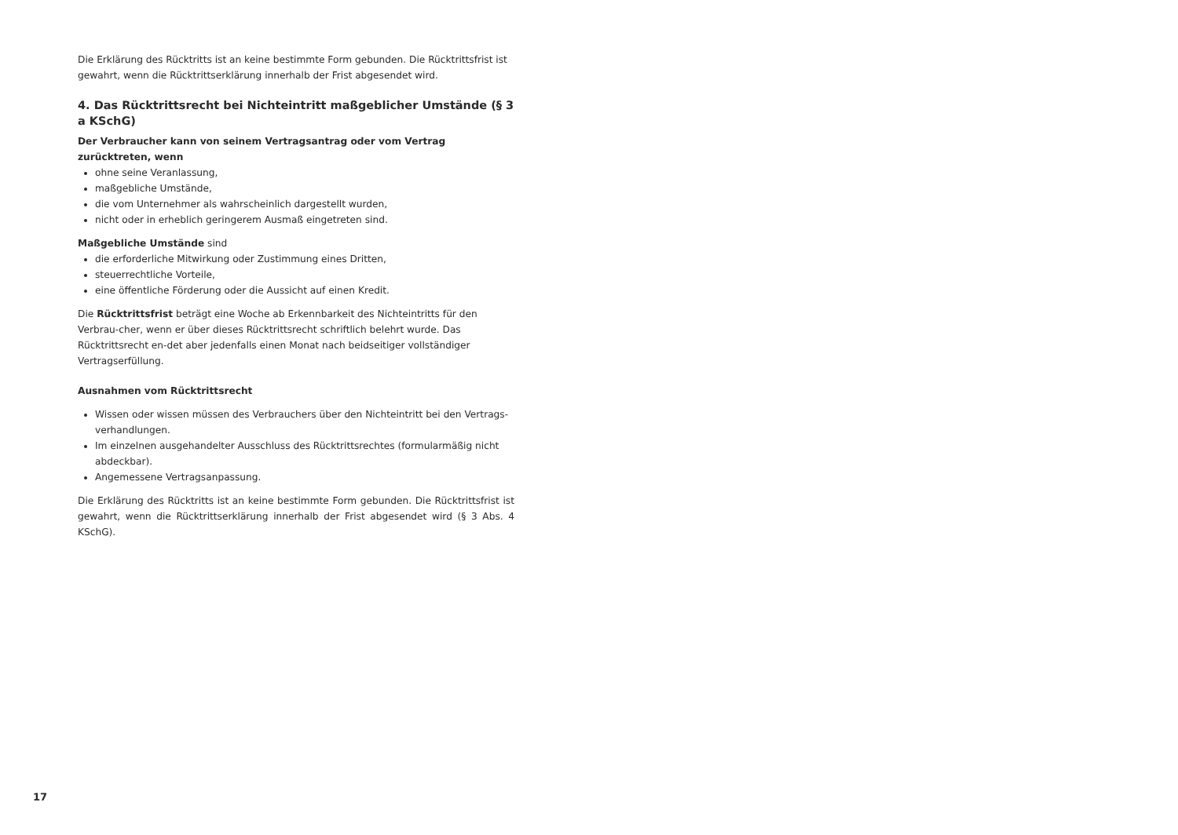Die Erklärung des Rücktritts ist an keine bestimmte Form gebunden. Die Rücktrittsfrist ist gewahrt, wenn die Rücktrittserklärung innerhalb der Frist abgesendet wird.
4. Das Rücktrittsrecht bei Nichteintritt maßgeblicher Umstände (§ 3 a KSchG)
Der Verbraucher kann von seinem Vertragsantrag oder vom Vertrag zurücktreten, wenn
ohne seine Veranlassung,
maßgebliche Umstände,
die vom Unternehmer als wahrscheinlich dargestellt wurden,
nicht oder in erheblich geringerem Ausmaß eingetreten sind.
Maßgebliche Umstände sind
die erforderliche Mitwirkung oder Zustimmung eines Dritten,
steuerrechtliche Vorteile,
eine öffentliche Förderung oder die Aussicht auf einen Kredit.
Die Rücktrittsfrist beträgt eine Woche ab Erkennbarkeit des Nichteintritts für den Verbrau-cher, wenn er über dieses Rücktrittsrecht schriftlich belehrt wurde. Das Rücktrittsrecht en-det aber jedenfalls einen Monat nach beidseitiger vollständiger Vertragserfüllung.
Ausnahmen vom Rücktrittsrecht
Wissen oder wissen müssen des Verbrauchers über den Nichteintritt bei den Vertrags-verhandlungen.
Im einzelnen ausgehandelter Ausschluss des Rücktrittsrechtes (formularmäßig nicht abdeckbar).
Angemessene Vertragsanpassung.
Die Erklärung des Rücktritts ist an keine bestimmte Form gebunden. Die Rücktrittsfrist ist gewahrt, wenn die Rücktrittserklärung innerhalb der Frist abgesendet wird (§ 3 Abs. 4 KSchG).
17